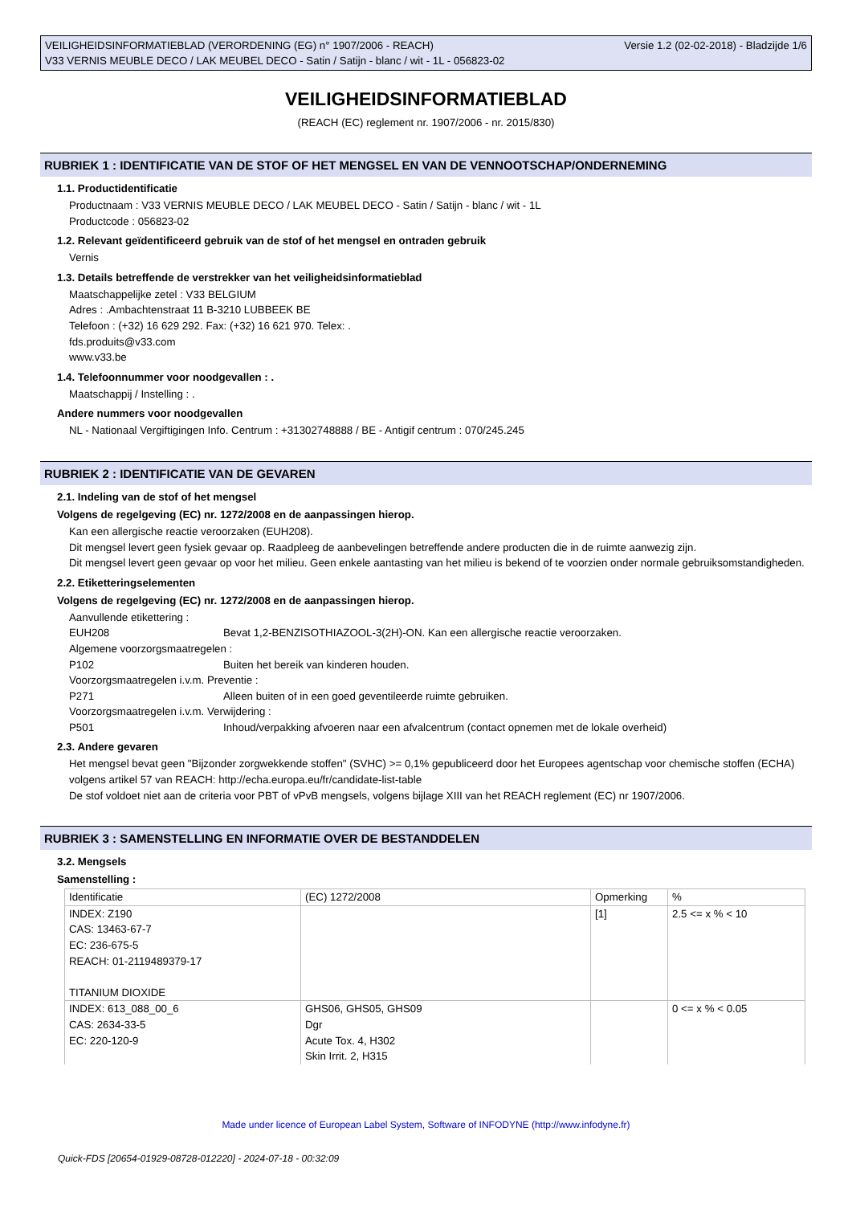VEILIGHEIDSINFORMATIEBLAD (VERORDENING (EG) n° 1907/2006 - REACH)
V33 VERNIS MEUBLE DECO / LAK MEUBEL DECO - Satin / Satijn - blanc / wit - 1L - 056823-02
Versie 1.2 (02-02-2018) - Bladzijde 1/6
VEILIGHEIDSINFORMATIEBLAD
(REACH (EC) reglement nr. 1907/2006 - nr. 2015/830)
RUBRIEK 1 : IDENTIFICATIE VAN DE STOF OF HET MENGSEL EN VAN DE VENNOOTSCHAP/ONDERNEMING
1.1. Productidentificatie
Productnaam : V33 VERNIS MEUBLE DECO / LAK MEUBEL DECO - Satin / Satijn - blanc / wit - 1L
Productcode : 056823-02
1.2. Relevant geïdentificeerd gebruik van de stof of het mengsel en ontraden gebruik
Vernis
1.3. Details betreffende de verstrekker van het veiligheidsinformatieblad
Maatschappelijke zetel : V33 BELGIUM
Adres : .Ambachtenstraat 11 B-3210 LUBBEEK BE
Telefoon : (+32) 16 629 292. Fax: (+32) 16 621 970. Telex: .
fds.produits@v33.com
www.v33.be
1.4. Telefoonnummer voor noodgevallen : .
Maatschappij / Instelling : .
Andere nummers voor noodgevallen
NL - Nationaal Vergiftigingen Info. Centrum : +31302748888 / BE - Antigif centrum : 070/245.245
RUBRIEK 2 : IDENTIFICATIE VAN DE GEVAREN
2.1. Indeling van de stof of het mengsel
Volgens de regelgeving (EC) nr. 1272/2008 en de aanpassingen hierop.
Kan een allergische reactie veroorzaken (EUH208).
Dit mengsel levert geen fysiek gevaar op. Raadpleeg de aanbevelingen betreffende andere producten die in de ruimte aanwezig zijn.
Dit mengsel levert geen gevaar op voor het milieu. Geen enkele aantasting van het milieu is bekend of te voorzien onder normale gebruiksomstandigheden.
2.2. Etiketteringselementen
Volgens de regelgeving (EC) nr. 1272/2008 en de aanpassingen hierop.
Aanvullende etikettering :
EUH208 Bevat 1,2-BENZISOTHIAZOOL-3(2H)-ON. Kan een allergische reactie veroorzaken.
Algemene voorzorgsmaatregelen :
P102 Buiten het bereik van kinderen houden.
Voorzorgsmaatregelen i.v.m. Preventie :
P271 Alleen buiten of in een goed geventileerde ruimte gebruiken.
Voorzorgsmaatregelen i.v.m. Verwijdering :
P501 Inhoud/verpakking afvoeren naar een afvalcentrum (contact opnemen met de lokale overheid)
2.3. Andere gevaren
Het mengsel bevat geen "Bijzonder zorgwekkende stoffen" (SVHC) >= 0,1% gepubliceerd door het Europees agentschap voor chemische stoffen (ECHA) volgens artikel 57 van REACH: http://echa.europa.eu/fr/candidate-list-table
De stof voldoet niet aan de criteria voor PBT of vPvB mengsels, volgens bijlage XIII van het REACH reglement (EC) nr 1907/2006.
RUBRIEK 3 : SAMENSTELLING EN INFORMATIE OVER DE BESTANDDELEN
3.2. Mengsels
Samenstelling :
| Identificatie | (EC) 1272/2008 | Opmerking | % |
| INDEX: Z190 CAS: 13463-67-7 EC: 236-675-5 REACH: 01-2119489379-17 TITANIUM DIOXIDE | | [1] | 2.5 <= x % < 10 |
| INDEX: 613_088_00_6 CAS: 2634-33-5 EC: 220-120-9 | GHS06, GHS05, GHS09 Dgr Acute Tox. 4, H302 Skin Irrit. 2, H315 | | 0 <= x % < 0.05 |
Made under licence of European Label System, Software of INFODYNE (http://www.infodyne.fr)
Quick-FDS [20654-01929-08728-012220] - 2024-07-18 - 00:32:09